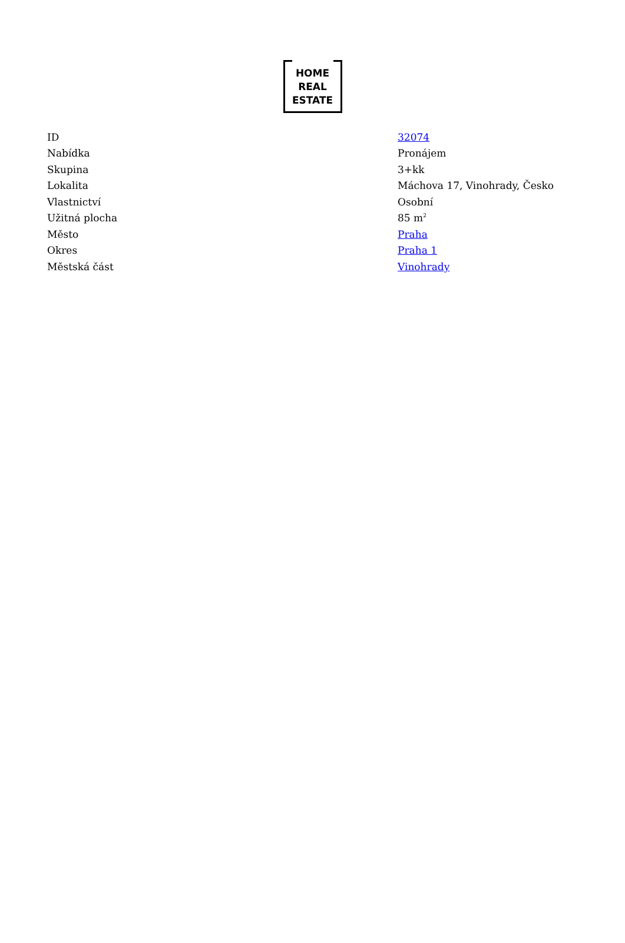HOME
REAL
ESTATE
| ID | 32074 |
| Nabídka | Pronájem |
| Skupina | 3+kk |
| Lokalita | Máchova 17, Vinohrady, Česko |
| Vlastnictví | Osobní |
| Užitná plocha | 85 m<sup>2</sup> |
| Město | Praha |
| Okres | Praha 1 |
| Městská část | Vinohrady |